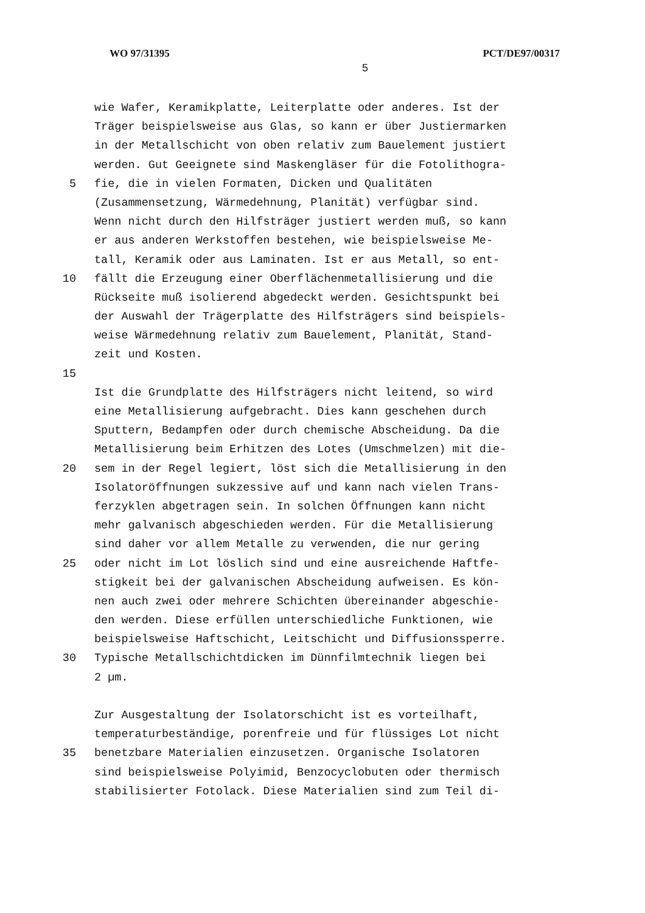WO 97/31395 PCT/DE97/00317
5
wie Wafer, Keramikplatte, Leiterplatte oder anderes. Ist der
Träger beispielsweise aus Glas, so kann er über Justiermarken
in der Metallschicht von oben relativ zum Bauelement justiert
werden. Gut Geeignete sind Maskengläser für die Fotolithogra-
5 fie, die in vielen Formaten, Dicken und Qualitäten
(Zusammensetzung, Wärmedehnung, Planität) verfügbar sind.
Wenn nicht durch den Hilfsträger justiert werden muß, so kann
er aus anderen Werkstoffen bestehen, wie beispielsweise Me-
tall, Keramik oder aus Laminaten. Ist er aus Metall, so ent-
10 fällt die Erzeugung einer Oberflächenmetallisierung und die
Rückseite muß isolierend abgedeckt werden. Gesichtspunkt bei
der Auswahl der Trägerplatte des Hilfsträgers sind beispiels-
weise Wärmedehnung relativ zum Bauelement, Planität, Stand-
zeit und Kosten.
15
Ist die Grundplatte des Hilfsträgers nicht leitend, so wird
eine Metallisierung aufgebracht. Dies kann geschehen durch
Sputtern, Bedampfen oder durch chemische Abscheidung. Da die
Metallisierung beim Erhitzen des Lotes (Umschmelzen) mit die-
20 sem in der Regel legiert, löst sich die Metallisierung in den
Isolatoröffnungen sukzessive auf und kann nach vielen Trans-
ferzyklen abgetragen sein. In solchen Öffnungen kann nicht
mehr galvanisch abgeschieden werden. Für die Metallisierung
sind daher vor allem Metalle zu verwenden, die nur gering
25 oder nicht im Lot löslich sind und eine ausreichende Haftfe-
stigkeit bei der galvanischen Abscheidung aufweisen. Es kön-
nen auch zwei oder mehrere Schichten übereinander abgeschie-
den werden. Diese erfüllen unterschiedliche Funktionen, wie
beispielsweise Haftschicht, Leitschicht und Diffusionssperre.
30 Typische Metallschichtdicken im Dünnfilmtechnik liegen bei
2 µm.
Zur Ausgestaltung der Isolatorschicht ist es vorteilhaft,
temperaturbeständige, porenfreie und für flüssiges Lot nicht
35 benetzbare Materialien einzusetzen. Organische Isolatoren
sind beispielsweise Polyimid, Benzocyclobuten oder thermisch
stabilisierter Fotolack. Diese Materialien sind zum Teil di-